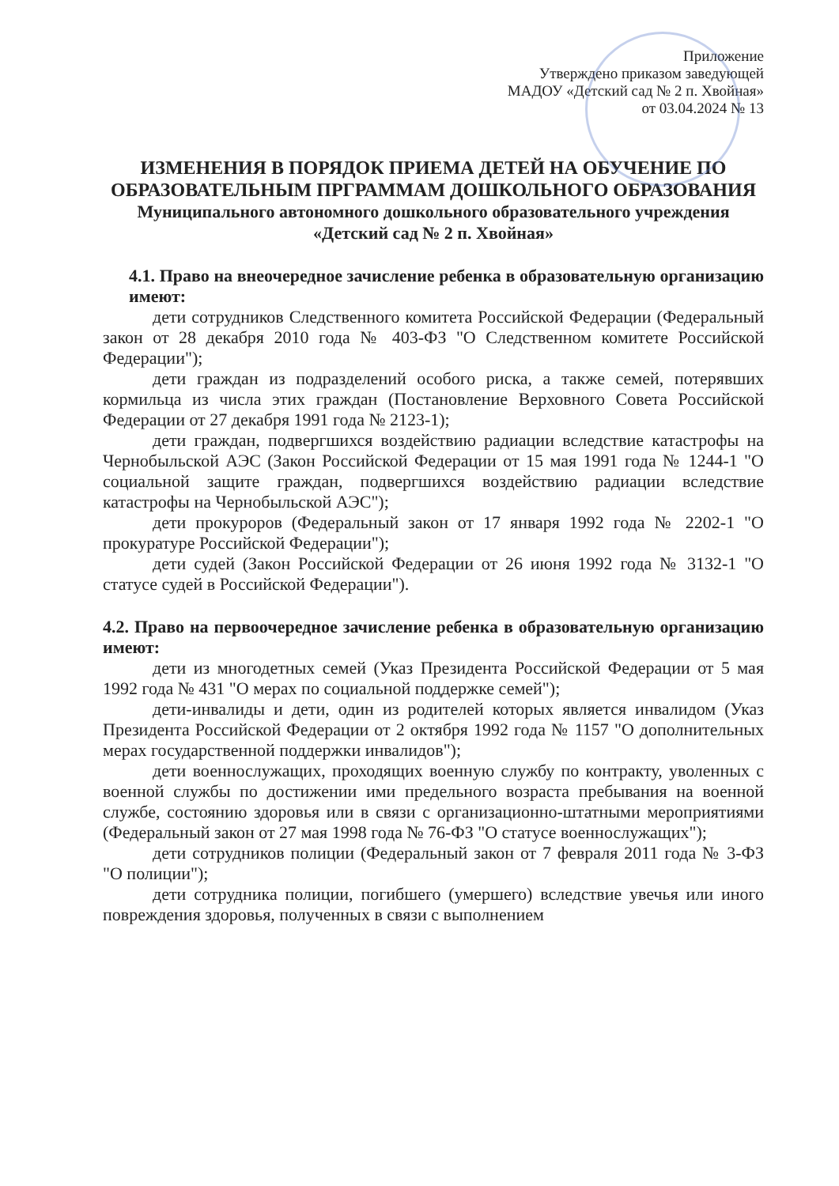Приложение
Утверждено приказом заведующей
МАДОУ «Детский сад № 2 п. Хвойная»
от 03.04.2024 № 13
ИЗМЕНЕНИЯ В ПОРЯДОК ПРИЕМА ДЕТЕЙ НА ОБУЧЕНИЕ ПО ОБРАЗОВАТЕЛЬНЫМ ПРГРАММАМ ДОШКОЛЬНОГО ОБРАЗОВАНИЯ
Муниципального автономного дошкольного образовательного учреждения
«Детский сад № 2 п. Хвойная»
4.1. Право на внеочередное зачисление ребенка в образовательную организацию имеют:
дети сотрудников Следственного комитета Российской Федерации (Федеральный закон от 28 декабря 2010 года № 403-ФЗ "О Следственном комитете Российской Федерации");
дети граждан из подразделений особого риска, а также семей, потерявших кормильца из числа этих граждан (Постановление Верховного Совета Российской Федерации от 27 декабря 1991 года № 2123-1);
дети граждан, подвергшихся воздействию радиации вследствие катастрофы на Чернобыльской АЭС (Закон Российской Федерации от 15 мая 1991 года № 1244-1 "О социальной защите граждан, подвергшихся воздействию радиации вследствие катастрофы на Чернобыльской АЭС");
дети прокуроров (Федеральный закон от 17 января 1992 года № 2202-1 "О прокуратуре Российской Федерации");
дети судей (Закон Российской Федерации от 26 июня 1992 года № 3132-1 "О статусе судей в Российской Федерации").
4.2. Право на первоочередное зачисление ребенка в образовательную организацию имеют:
дети из многодетных семей (Указ Президента Российской Федерации от 5 мая 1992 года № 431 "О мерах по социальной поддержке семей");
дети-инвалиды и дети, один из родителей которых является инвалидом (Указ Президента Российской Федерации от 2 октября 1992 года № 1157 "О дополнительных мерах государственной поддержки инвалидов");
дети военнослужащих, проходящих военную службу по контракту, уволенных с военной службы по достижении ими предельного возраста пребывания на военной службе, состоянию здоровья или в связи с организационно-штатными мероприятиями (Федеральный закон от 27 мая 1998 года № 76-ФЗ "О статусе военнослужащих");
дети сотрудников полиции (Федеральный закон от 7 февраля 2011 года № 3-ФЗ "О полиции");
дети сотрудника полиции, погибшего (умершего) вследствие увечья или иного повреждения здоровья, полученных в связи с выполнением